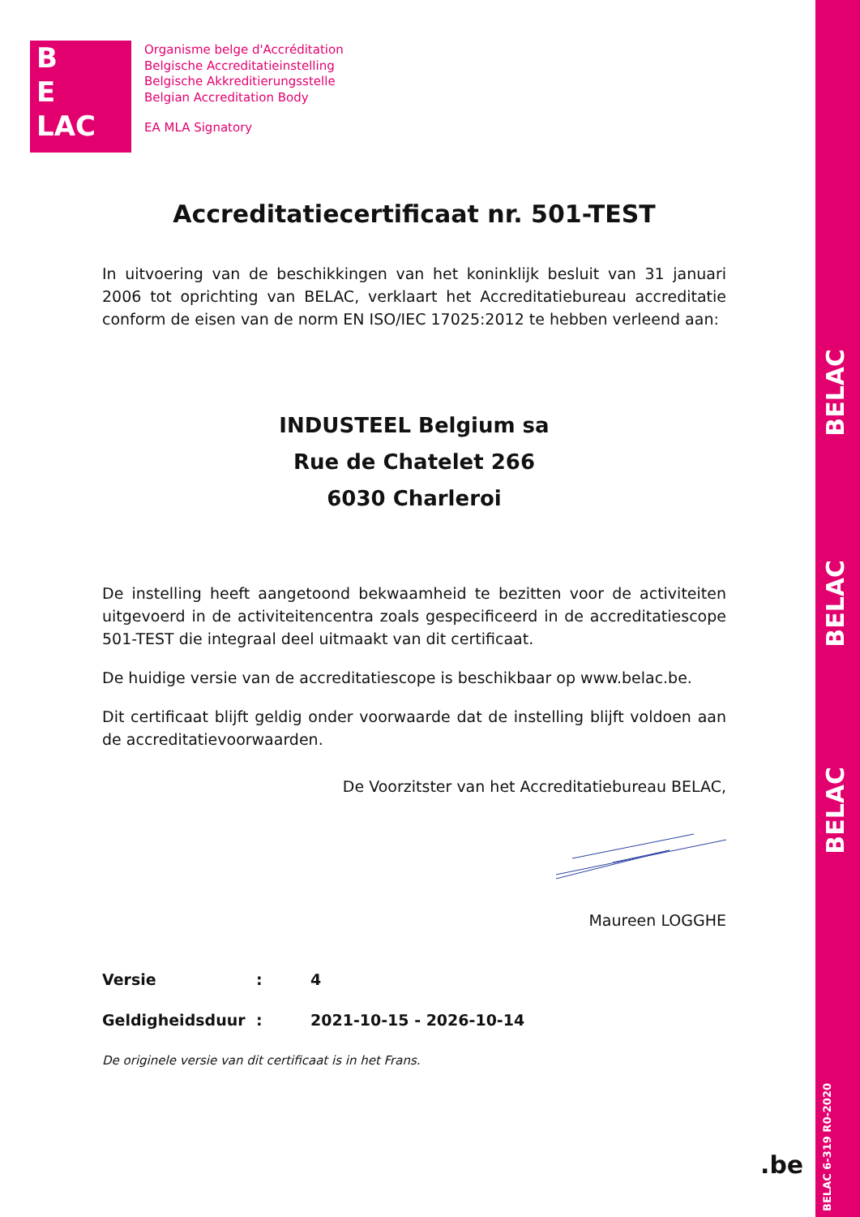BELAC
BELAC
BELAC
BELAC 6-319 R0-2020
B
E
LAC
Organisme belge d'Accréditation
Belgische Accreditatieinstelling
Belgische Akkreditierungsstelle
Belgian Accreditation Body
EA MLA Signatory
Accreditatiecertificaat nr. 501-TEST
In uitvoering van de beschikkingen van het koninklijk besluit van 31 januari 2006 tot oprichting van BELAC, verklaart het Accreditatiebureau accreditatie conform de eisen van de norm EN ISO/IEC 17025:2012 te hebben verleend aan:
INDUSTEEL Belgium sa
Rue de Chatelet 266
6030 Charleroi
De instelling heeft aangetoond bekwaamheid te bezitten voor de activiteiten uitgevoerd in de activiteitencentra zoals gespecificeerd in de accreditatiescope 501-TEST die integraal deel uitmaakt van dit certificaat.
De huidige versie van de accreditatiescope is beschikbaar op www.belac.be.
Dit certificaat blijft geldig onder voorwaarde dat de instelling blijft voldoen aan de accreditatievoorwaarden.
De Voorzitster van het Accreditatiebureau BELAC,
Maureen LOGGHE
Versie: 4
Geldigheidsduur: 2021-10-15 - 2026-10-14
De originele versie van dit certificaat is in het Frans.
.be